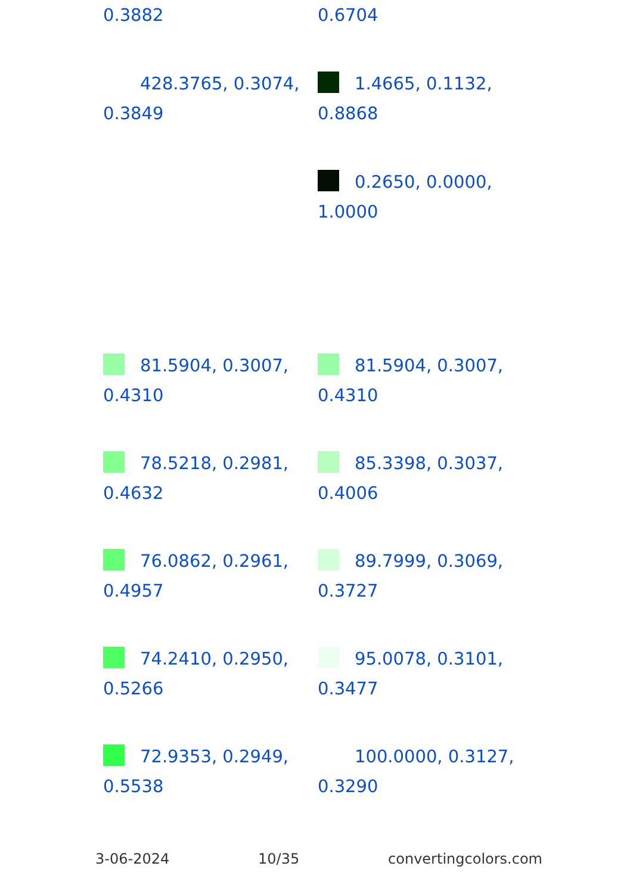0.3882 0.6704
428.3765, 0.3074, 0.3849
1.4665, 0.1132, 0.8868
0.2650, 0.0000, 1.0000
81.5904, 0.3007, 0.4310
81.5904, 0.3007, 0.4310
78.5218, 0.2981, 0.4632
85.3398, 0.3037, 0.4006
76.0862, 0.2961, 0.4957
89.7999, 0.3069, 0.3727
74.2410, 0.2950, 0.5266
95.0078, 0.3101, 0.3477
72.9353, 0.2949, 0.5538
100.0000, 0.3127, 0.3290
3-06-2024 10/35 convertingcolors.com